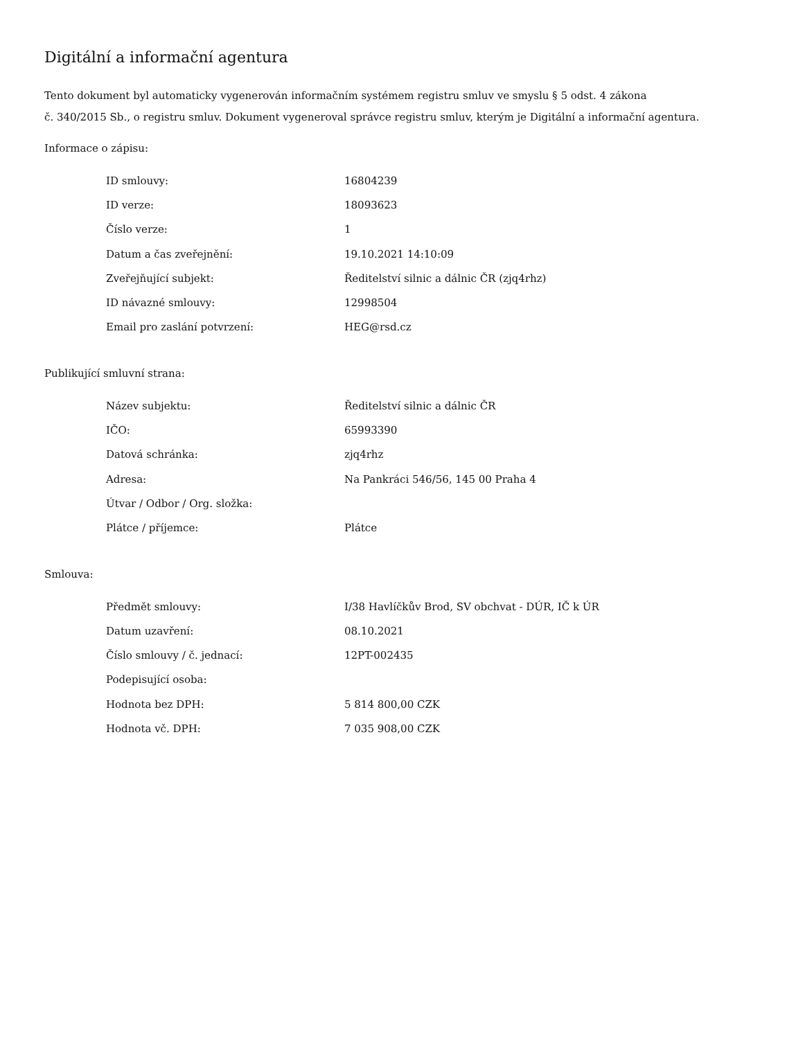Digitální a informační agentura
Tento dokument byl automaticky vygenerován informačním systémem registru smluv ve smyslu § 5 odst. 4 zákona
č. 340/2015 Sb., o registru smluv. Dokument vygeneroval správce registru smluv, kterým je Digitální a informační agentura.
Informace o zápisu:
| ID smlouvy: | 16804239 |
| ID verze: | 18093623 |
| Číslo verze: | 1 |
| Datum a čas zveřejnění: | 19.10.2021 14:10:09 |
| Zveřejňující subjekt: | Ředitelství silnic a dálnic ČR (zjq4rhz) |
| ID návazné smlouvy: | 12998504 |
| Email pro zaslání potvrzení: | HEG@rsd.cz |
Publikující smluvní strana:
| Název subjektu: | Ředitelství silnic a dálnic ČR |
| IČO: | 65993390 |
| Datová schránka: | zjq4rhz |
| Adresa: | Na Pankráci 546/56, 145 00 Praha 4 |
| Útvar / Odbor / Org. složka: | |
| Plátce / příjemce: | Plátce |
Smlouva:
| Předmět smlouvy: | I/38 Havlíčkův Brod, SV obchvat - DÚR, IČ k ÚR |
| Datum uzavření: | 08.10.2021 |
| Číslo smlouvy / č. jednací: | 12PT-002435 |
| Podepisující osoba: | |
| Hodnota bez DPH: | 5 814 800,00 CZK |
| Hodnota vč. DPH: | 7 035 908,00 CZK |